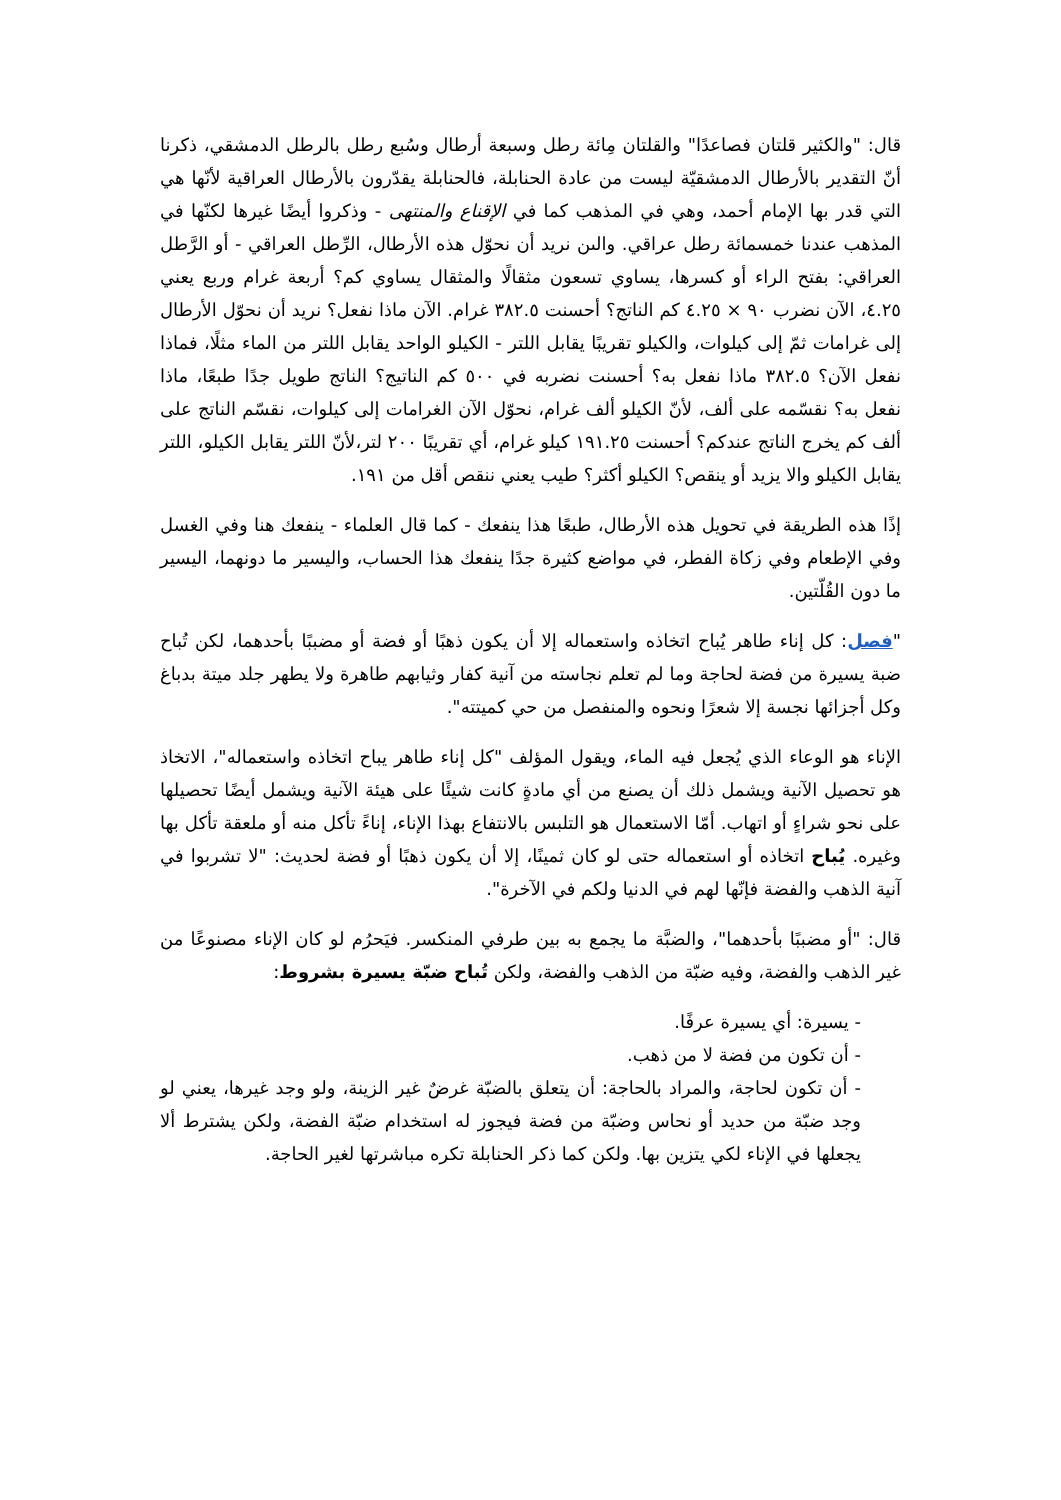قال: "والكثير قلتان فصاعدًا" والقلتان مِائة رطل وسبعة أرطال وسُبع رطل بالرطل الدمشقي، ذكرنا أنّ التقدير بالأرطال الدمشقيّة ليست من عادة الحنابلة، فالحنابلة يقدّرون بالأرطال العراقية لأنّها هي التي قدر بها الإمام أحمد، وهي في المذهب كما في الإقناع والمنتهى - وذكروا أيضًا غيرها لكنّها في المذهب عندنا خمسمائة رطل عراقي. والىن نريد أن نحوّل هذه الأرطال، الرِّطل العراقي - أو الرَّطل العراقي: بفتح الراء أو كسرها، يساوي تسعون مثقالًا والمثقال يساوي كم؟ أربعة غرام وربع يعني ٤.٢٥، الآن نضرب ٩٠ × ٤.٢٥ كم الناتج؟ أحسنت ٣٨٢.٥ غرام. الآن ماذا نفعل؟ نريد أن نحوّل الأرطال إلى غرامات ثمّ إلى كيلوات، والكيلو تقريبًا يقابل اللتر - الكيلو الواحد يقابل اللتر من الماء مثلًا، فماذا نفعل الآن؟ ٣٨٢.٥ ماذا نفعل به؟ أحسنت نضربه في ٥٠٠ كم الناتيج؟ الناتج طويل جدًا طبعًا، ماذا نفعل به؟ نقسّمه على ألف، لأنّ الكيلو ألف غرام، نحوّل الآن الغرامات إلى كيلوات، نقسّم الناتج على ألف كم يخرج الناتج عندكم؟ أحسنت ١٩١.٢٥ كيلو غرام، أي تقريبًا ٢٠٠ لتر،لأنّ اللتر يقابل الكيلو، اللتر يقابل الكيلو والا يزيد أو ينقص؟ الكيلو أكثر؟ طيب يعني ننقص أقل من ١٩١.
إذًا هذه الطريقة في تحويل هذه الأرطال، طبعًا هذا ينفعك - كما قال العلماء - ينفعك هنا وفي الغسل وفي الإطعام وفي زكاة الفطر، في مواضع كثيرة جدًا ينفعك هذا الحساب، واليسير ما دونهما، اليسير ما دون القُلّتين.
"فصل: كل إناء طاهر يُباح اتخاذه واستعماله إلا أن يكون ذهبًا أو فضة أو مضببًا بأحدهما، لكن تُباح ضبة يسيرة من فضة لحاجة وما لم تعلم نجاسته من آنية كفار وثيابهم طاهرة ولا يطهر جلد ميتة بدباغ وكل أجزائها نجسة إلا شعرًا ونحوه والمنفصل من حي كميتته".
الإناء هو الوعاء الذي يُجعل فيه الماء، ويقول المؤلف "كل إناء طاهر يباح اتخاذه واستعماله"، الاتخاذ هو تحصيل الآنية ويشمل ذلك أن يصنع من أي مادةٍ كانت شيئًا على هيئة الآنية ويشمل أيضًا تحصيلها على نحو شراءٍ أو اتهاب. أمّا الاستعمال هو التلبس بالانتفاع بهذا الإناء، إناءً تأكل منه أو ملعقة تأكل بها وغيره. يُباح اتخاذه أو استعماله حتى لو كان ثمينًا، إلا أن يكون ذهبًا أو فضة لحديث: "لا تشربوا في آنية الذهب والفضة فإنّها لهم في الدنيا ولكم في الآخرة".
قال: "أو مضببًا بأحدهما"، والضبَّة ما يجمع به بين طرفي المنكسر. فيَحرُم لو كان الإناء مصنوعًا من غير الذهب والفضة، وفيه ضبّة من الذهب والفضة، ولكن تُباح ضبّة يسيرة بشروط:
- يسيرة: أي يسيرة عرفًا.
- أن تكون من فضة لا من ذهب.
- أن تكون لحاجة، والمراد بالحاجة: أن يتعلق بالضبّة غرضٌ غير الزينة، ولو وجد غيرها، يعني لو وجد ضبّة من حديد أو نحاس وضبّة من فضة فيجوز له استخدام ضبّة الفضة، ولكن يشترط ألا يجعلها في الإناء لكي يتزين بها. ولكن كما ذكر الحنابلة تكره مباشرتها لغير الحاجة.